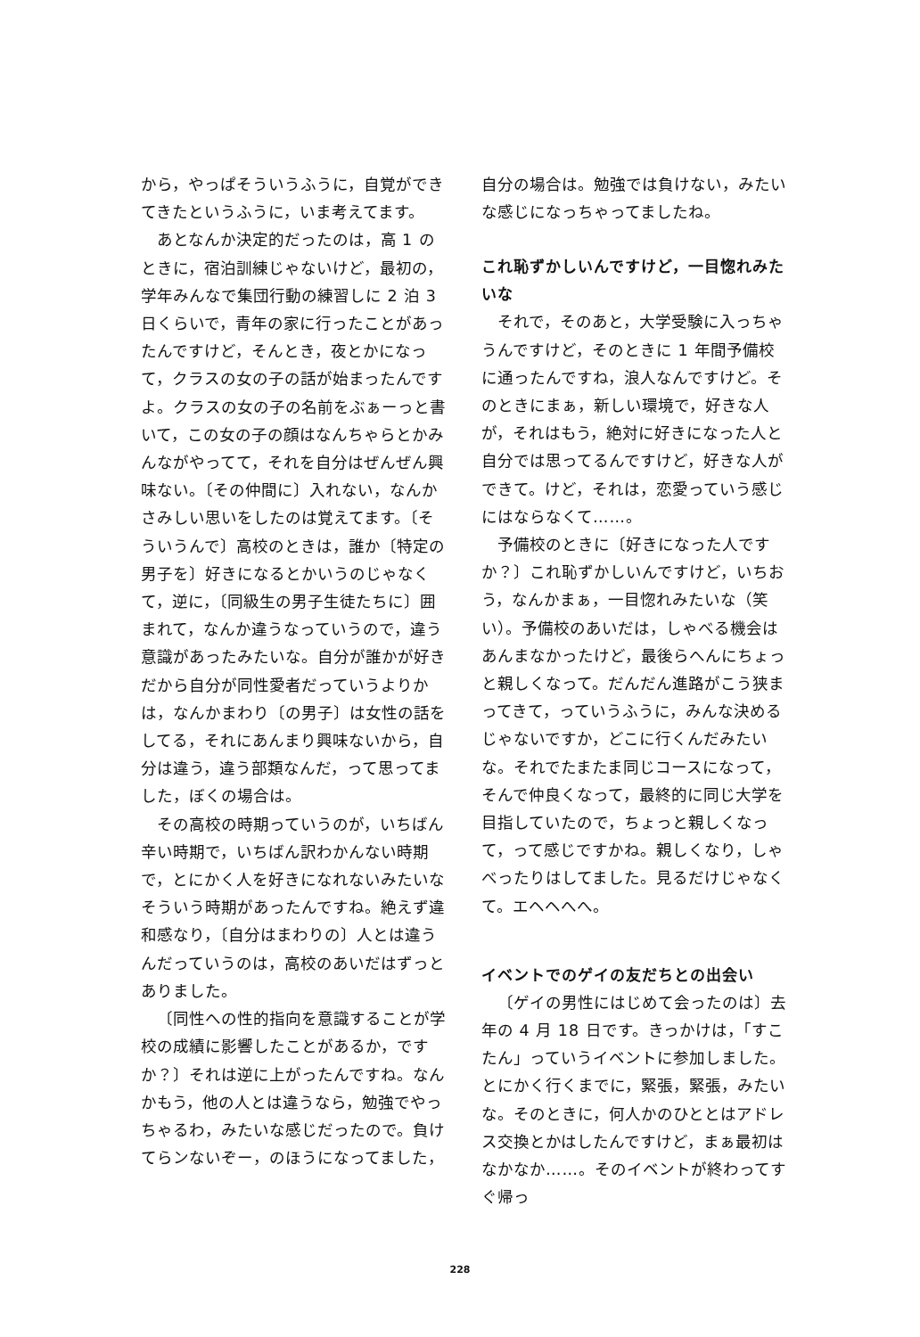から，やっぱそういうふうに，自覚ができてきたというふうに，いま考えてます。
あとなんか決定的だったのは，高 1 のときに，宿泊訓練じゃないけど，最初の，学年みんなで集団行動の練習しに 2 泊 3 日くらいで，青年の家に行ったことがあったんですけど，そんとき，夜とかになって，クラスの女の子の話が始まったんですよ。クラスの女の子の名前をぶぁーっと書いて，この女の子の顔はなんちゃらとかみんながやってて，それを自分はぜんぜん興味ない。〔その仲間に〕入れない，なんかさみしい思いをしたのは覚えてます。〔そういうんで〕高校のときは，誰か〔特定の男子を〕好きになるとかいうのじゃなくて，逆に，〔同級生の男子生徒たちに〕囲まれて，なんか違うなっていうので，違う意識があったみたいな。自分が誰かが好きだから自分が同性愛者だっていうよりかは，なんかまわり〔の男子〕は女性の話をしてる，それにあんまり興味ないから，自分は違う，違う部類なんだ，って思ってました，ぼくの場合は。
その高校の時期っていうのが，いちばん辛い時期で，いちばん訳わかんない時期で，とにかく人を好きになれないみたいなそういう時期があったんですね。絶えず違和感なり，〔自分はまわりの〕人とは違うんだっていうのは，高校のあいだはずっとありました。
〔同性への性的指向を意識することが学校の成績に影響したことがあるか，ですか？〕それは逆に上がったんですね。なんかもう，他の人とは違うなら，勉強でやっちゃるわ，みたいな感じだったので。負けてらンないぞー，のほうになってました，
自分の場合は。勉強では負けない，みたいな感じになっちゃってましたね。
これ恥ずかしいんですけど，一目惚れみたいな
それで，そのあと，大学受験に入っちゃうんですけど，そのときに 1 年間予備校に通ったんですね，浪人なんですけど。そのときにまぁ，新しい環境で，好きな人が，それはもう，絶対に好きになった人と自分では思ってるんですけど，好きな人ができて。けど，それは，恋愛っていう感じにはならなくて……。
予備校のときに〔好きになった人ですか？〕これ恥ずかしいんですけど，いちおう，なんかまぁ，一目惚れみたいな（笑い）。予備校のあいだは，しゃべる機会はあんまなかったけど，最後らへんにちょっと親しくなって。だんだん進路がこう狭まってきて，っていうふうに，みんな決めるじゃないですか，どこに行くんだみたいな。それでたまたま同じコースになって，そんで仲良くなって，最終的に同じ大学を目指していたので，ちょっと親しくなって，って感じですかね。親しくなり，しゃべったりはしてました。見るだけじゃなくて。エヘヘへへ。
イベントでのゲイの友だちとの出会い
〔ゲイの男性にはじめて会ったのは〕去年の 4 月 18 日です。きっかけは，「すこたん」っていうイベントに参加しました。とにかく行くまでに，緊張，緊張，みたいな。そのときに，何人かのひととはアドレス交換とかはしたんですけど，まぁ最初はなかなか……。そのイベントが終わってすぐ帰っ
228